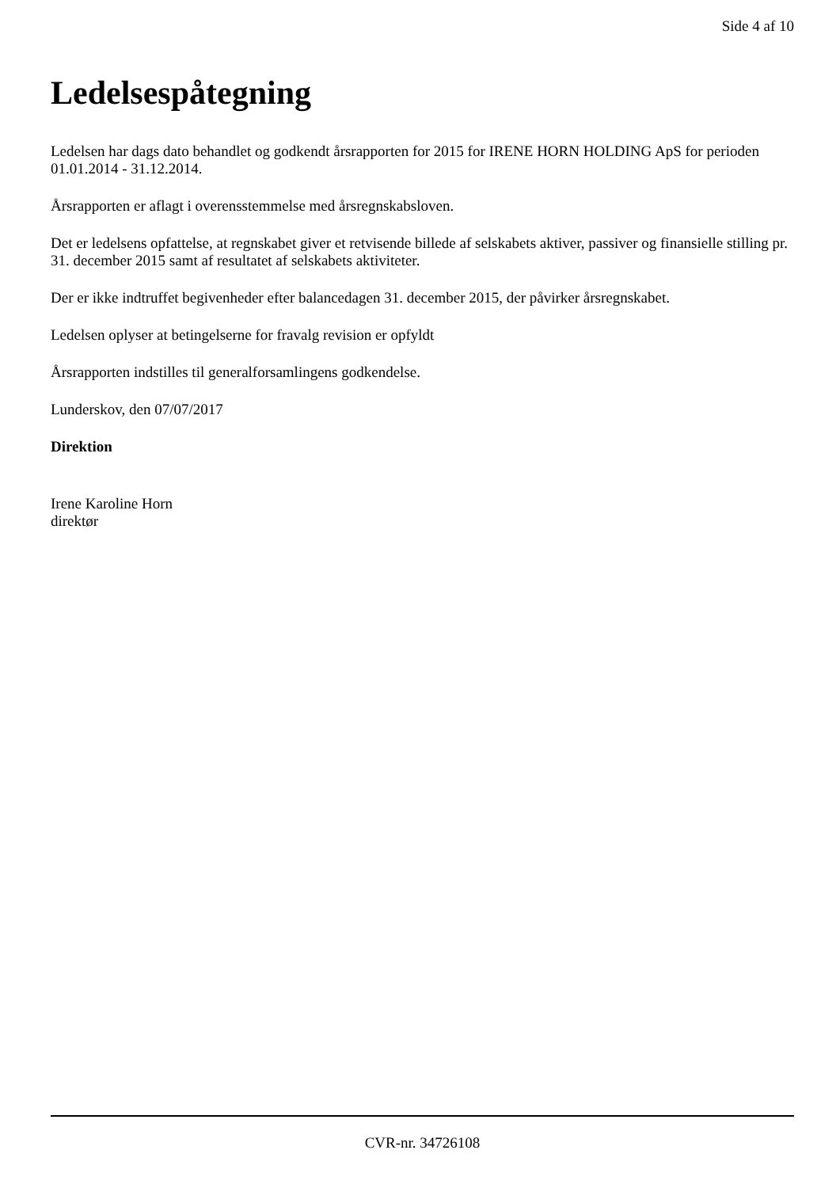Side 4 af 10
Ledelsespåtegning
Ledelsen har dags dato behandlet og godkendt årsrapporten for 2015 for IRENE HORN HOLDING ApS for perioden 01.01.2014 - 31.12.2014.
Årsrapporten er aflagt i overensstemmelse med årsregnskabsloven.
Det er ledelsens opfattelse, at regnskabet giver et retvisende billede af selskabets aktiver, passiver og finansielle stilling pr. 31. december 2015 samt af resultatet af selskabets aktiviteter.
Der er ikke indtruffet begivenheder efter balancedagen 31. december 2015, der påvirker årsregnskabet.
Ledelsen oplyser at betingelserne for fravalg revision er opfyldt
Årsrapporten indstilles til generalforsamlingens godkendelse.
Lunderskov, den 07/07/2017
Direktion
Irene Karoline Horn
direktør
CVR-nr. 34726108